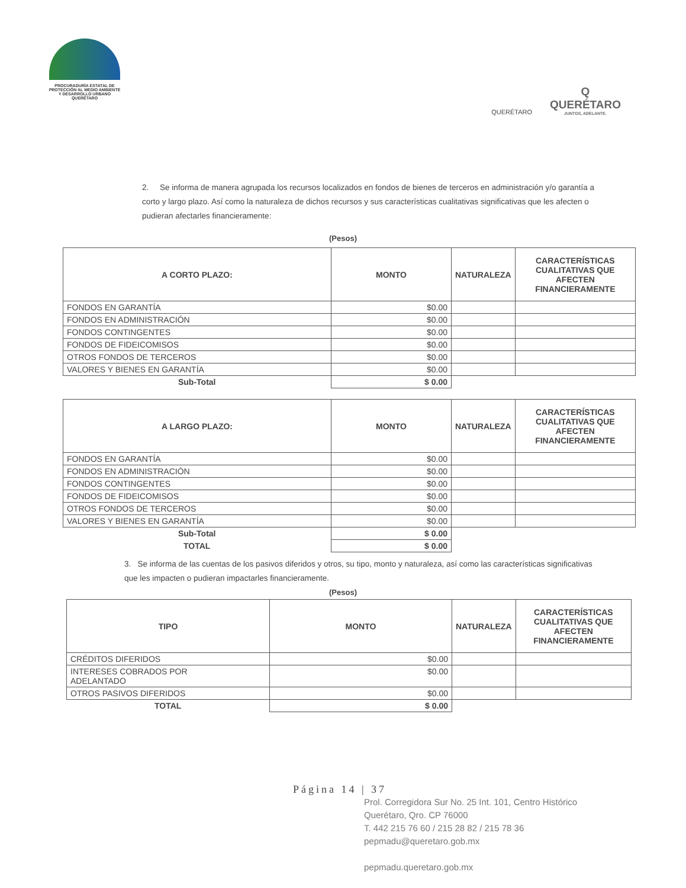PROCURADURÍA ESTATAL DE
PROTECCIÓN AL MEDIO AMBIENTE
Y DESARROLLO URBANO
QUERÉTARO
QUERÉTARO
Q
QUERÉTARO
JUNTOS, ADELANTE.
2. Se informa de manera agrupada los recursos localizados en fondos de bienes de terceros en administración y/o garantía a corto y largo plazo. Así como la naturaleza de dichos recursos y sus características cualitativas significativas que les afecten o pudieran afectarles financieramente:
(Pesos)
| A CORTO PLAZO: | MONTO | NATURALEZA | CARACTERÍSTICAS CUALITATIVAS QUE AFECTEN FINANCIERAMENTE |
| --- | --- | --- | --- |
| FONDOS EN GARANTÍA | $0.00 | | |
| FONDOS EN ADMINISTRACIÓN | $0.00 | | |
| FONDOS CONTINGENTES | $0.00 | | |
| FONDOS DE FIDEICOMISOS | $0.00 | | |
| OTROS FONDOS DE TERCEROS | $0.00 | | |
| VALORES Y BIENES EN GARANTÍA | $0.00 | | |
| Sub-Total | $ 0.00 | | |
| A LARGO PLAZO: | MONTO | NATURALEZA | CARACTERÍSTICAS CUALITATIVAS QUE AFECTEN FINANCIERAMENTE |
| --- | --- | --- | --- |
| FONDOS EN GARANTÍA | $0.00 | | |
| FONDOS EN ADMINISTRACIÓN | $0.00 | | |
| FONDOS CONTINGENTES | $0.00 | | |
| FONDOS DE FIDEICOMISOS | $0.00 | | |
| OTROS FONDOS DE TERCEROS | $0.00 | | |
| VALORES Y BIENES EN GARANTÍA | $0.00 | | |
| Sub-Total | $ 0.00 | | |
| TOTAL | $ 0.00 | | |
3. Se informa de las cuentas de los pasivos diferidos y otros, su tipo, monto y naturaleza, así como las características significativas que les impacten o pudieran impactarles financieramente.
(Pesos)
| TIPO | MONTO | NATURALEZA | CARACTERÍSTICAS CUALITATIVAS QUE AFECTEN FINANCIERAMENTE |
| --- | --- | --- | --- |
| CRÉDITOS DIFERIDOS | $0.00 | | |
| INTERESES COBRADOS POR ADELANTADO | $0.00 | | |
| OTROS PASIVOS DIFERIDOS | $0.00 | | |
| TOTAL | $ 0.00 | | |
Página 14 | 37
Prol. Corregidora Sur No. 25 Int. 101, Centro Histórico
Querétaro, Qro. CP 76000
T. 442 215 76 60 / 215 28 82 / 215 78 36
pepmadu@queretaro.gob.mx
pepmadu.queretaro.gob.mx